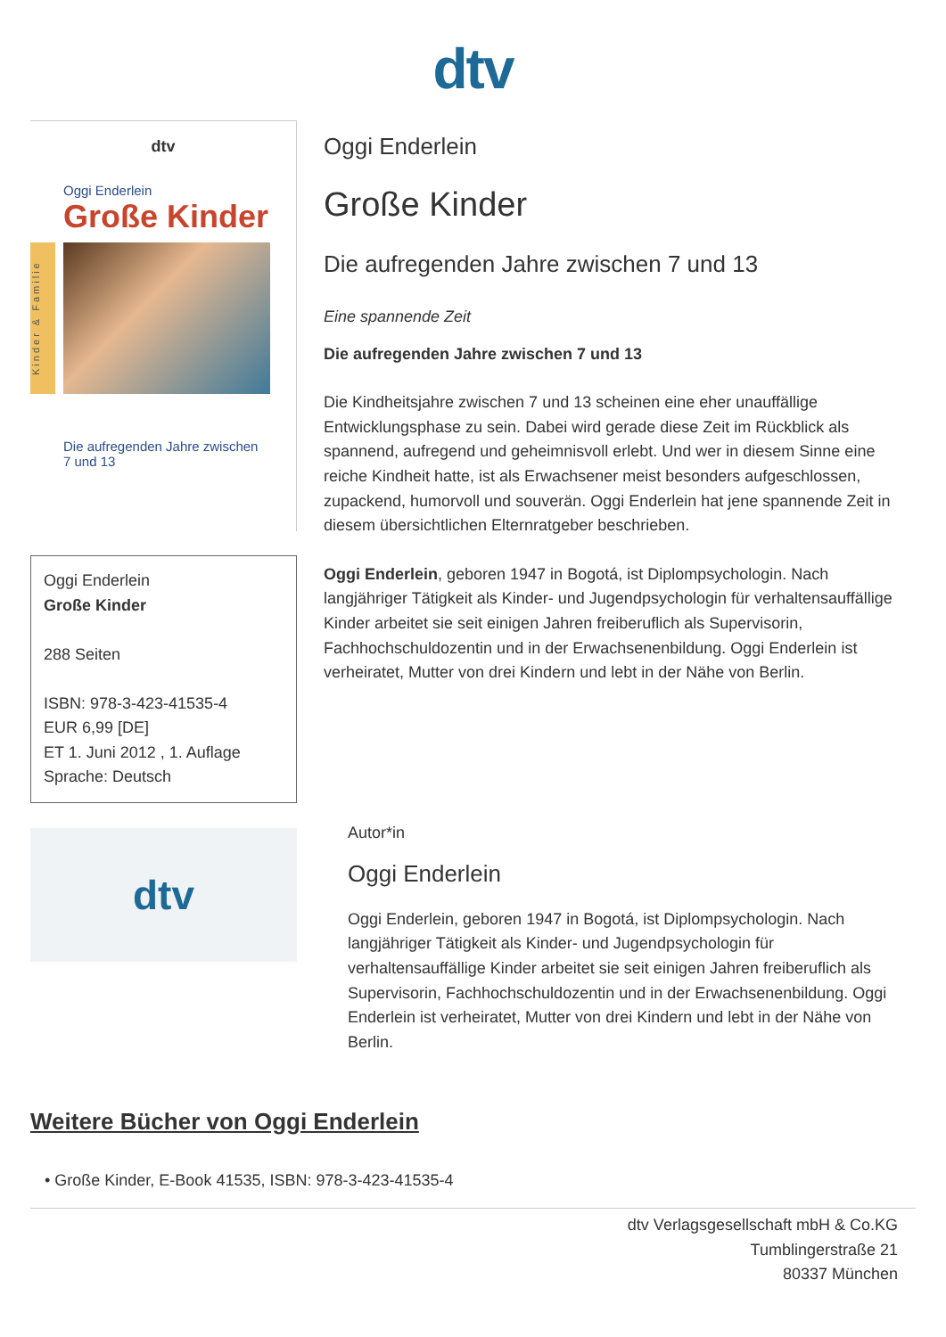dtv
dtv
Oggi Enderlein
Große Kinder
Kinder & Familie
Die aufregenden Jahre zwischen
7 und 13
Oggi Enderlein
Große Kinder
288 Seiten
ISBN: 978-3-423-41535-4
EUR 6,99 [DE]
ET 1. Juni 2012 , 1. Auflage
Sprache: Deutsch
dtv
Oggi Enderlein
Große Kinder
Die aufregenden Jahre zwischen 7 und 13
Eine spannende Zeit
Die aufregenden Jahre zwischen 7 und 13
Die Kindheitsjahre zwischen 7 und 13 scheinen eine eher unauffällige Entwicklungsphase zu sein. Dabei wird gerade diese Zeit im Rückblick als spannend, aufregend und geheimnisvoll erlebt. Und wer in diesem Sinne eine reiche Kindheit hatte, ist als Erwachsener meist besonders aufgeschlossen, zupackend, humorvoll und souverän. Oggi Enderlein hat jene spannende Zeit in diesem übersichtlichen Elternratgeber beschrieben.
Oggi Enderlein, geboren 1947 in Bogotá, ist Diplompsychologin. Nach langjähriger Tätigkeit als Kinder- und Jugendpsychologin für verhaltensauffällige Kinder arbeitet sie seit einigen Jahren freiberuflich als Supervisorin, Fachhochschuldozentin und in der Erwachsenenbildung. Oggi Enderlein ist verheiratet, Mutter von drei Kindern und lebt in der Nähe von Berlin.
Autor*in
Oggi Enderlein
Oggi Enderlein, geboren 1947 in Bogotá, ist Diplompsychologin. Nach langjähriger Tätigkeit als Kinder- und Jugendpsychologin für verhaltensauffällige Kinder arbeitet sie seit einigen Jahren freiberuflich als Supervisorin, Fachhochschuldozentin und in der Erwachsenenbildung. Oggi Enderlein ist verheiratet, Mutter von drei Kindern und lebt in der Nähe von Berlin.
Weitere Bücher von Oggi Enderlein
• Große Kinder, E-Book 41535, ISBN: 978-3-423-41535-4
dtv Verlagsgesellschaft mbH & Co.KG
Tumblingerstraße 21
80337 München